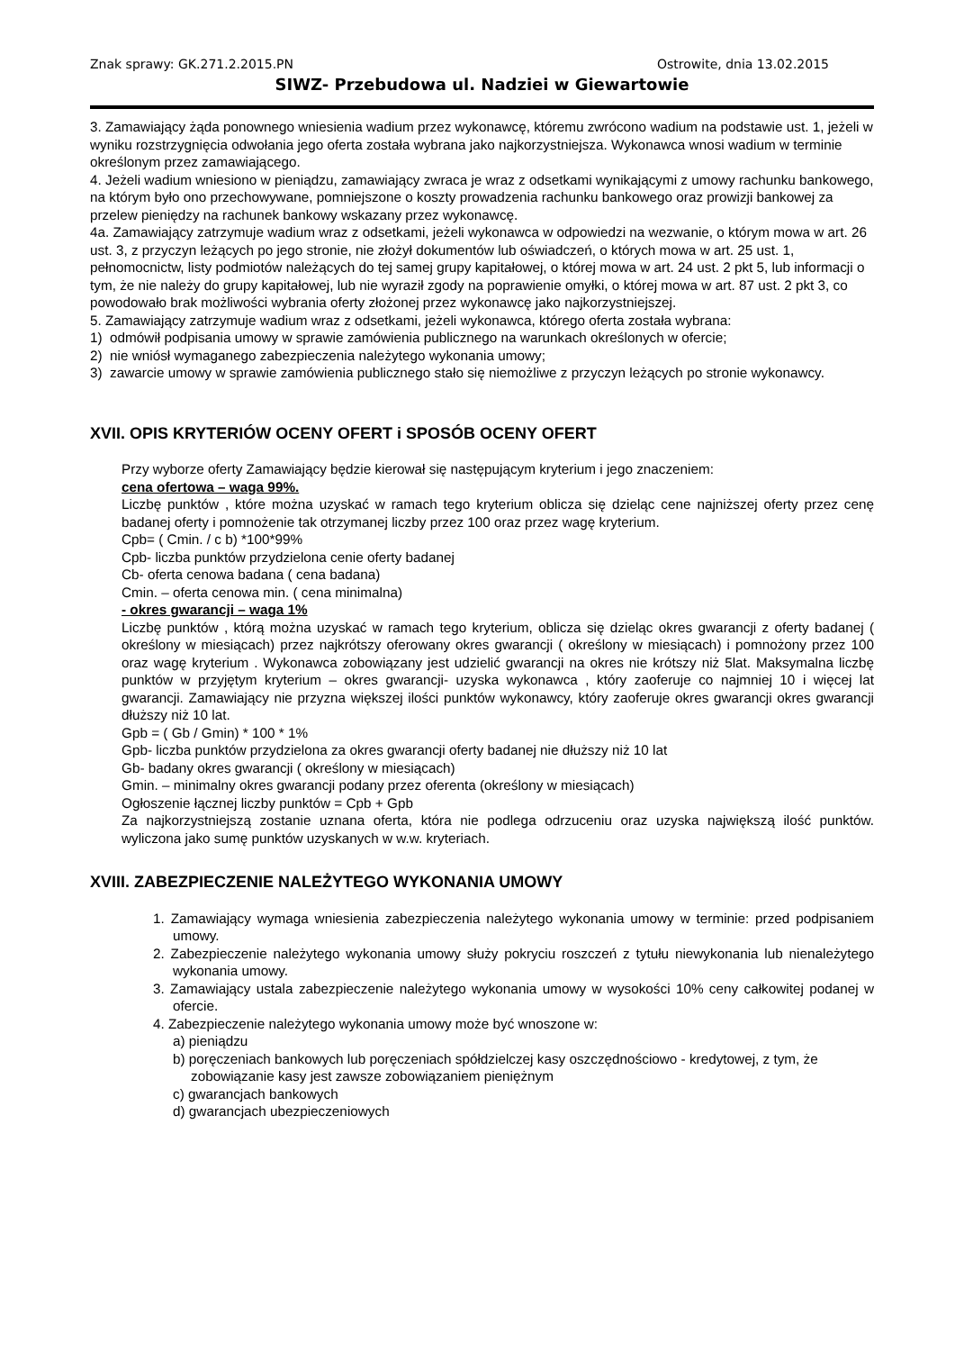Znak sprawy: GK.271.2.2015.PN Ostrowite, dnia 13.02.2015
SIWZ- Przebudowa ul. Nadziei w Giewartowie
3. Zamawiający żąda ponownego wniesienia wadium przez wykonawcę, któremu zwrócono wadium na podstawie ust. 1, jeżeli w wyniku rozstrzygnięcia odwołania jego oferta została wybrana jako najkorzystniejsza. Wykonawca wnosi wadium w terminie określonym przez zamawiającego.
4. Jeżeli wadium wniesiono w pieniądzu, zamawiający zwraca je wraz z odsetkami wynikającymi z umowy rachunku bankowego, na którym było ono przechowywane, pomniejszone o koszty prowadzenia rachunku bankowego oraz prowizji bankowej za przelew pieniędzy na rachunek bankowy wskazany przez wykonawcę.
4a. Zamawiający zatrzymuje wadium wraz z odsetkami, jeżeli wykonawca w odpowiedzi na wezwanie, o którym mowa w art. 26 ust. 3, z przyczyn leżących po jego stronie, nie złożył dokumentów lub oświadczeń, o których mowa w art. 25 ust. 1, pełnomocnictw, listy podmiotów należących do tej samej grupy kapitałowej, o której mowa w art. 24 ust. 2 pkt 5, lub informacji o tym, że nie należy do grupy kapitałowej, lub nie wyraził zgody na poprawienie omyłki, o której mowa w art. 87 ust. 2 pkt 3, co powodowało brak możliwości wybrania oferty złożonej przez wykonawcę jako najkorzystniejszej.
5. Zamawiający zatrzymuje wadium wraz z odsetkami, jeżeli wykonawca, którego oferta została wybrana:
1) odmówił podpisania umowy w sprawie zamówienia publicznego na warunkach określonych w ofercie;
2) nie wniósł wymaganego zabezpieczenia należytego wykonania umowy;
3) zawarcie umowy w sprawie zamówienia publicznego stało się niemożliwe z przyczyn leżących po stronie wykonawcy.
XVII. OPIS KRYTERIÓW OCENY OFERT i SPOSÓB OCENY OFERT
Przy wyborze oferty Zamawiający będzie kierował się następującym kryterium i jego znaczeniem:
cena ofertowa – waga 99%.
Liczbę punktów , które można uzyskać w ramach tego kryterium oblicza się dzieląc cene najniższej oferty przez cenę badanej oferty i pomnożenie tak otrzymanej liczby przez 100 oraz przez wagę kryterium.
Cpb= ( Cmin. / c b) *100*99%
Cpb- liczba punktów przydzielona cenie oferty badanej
Cb- oferta cenowa badana ( cena badana)
Cmin. – oferta cenowa min. ( cena minimalna)
- okres gwarancji – waga 1%
Liczbę punktów , którą można uzyskać w ramach tego kryterium, oblicza się dzieląc okres gwarancji z oferty badanej ( określony w miesiącach) przez najkrótszy oferowany okres gwarancji ( określony w miesiącach) i pomnożony przez 100 oraz wagę kryterium . Wykonawca zobowiązany jest udzielić gwarancji na okres nie krótszy niż 5lat. Maksymalna liczbę punktów w przyjętym kryterium – okres gwarancji- uzyska wykonawca , który zaoferuje co najmniej 10 i więcej lat gwarancji. Zamawiający nie przyzna większej ilości punktów wykonawcy, który zaoferuje okres gwarancji okres gwarancji dłuższy niż 10 lat.
Gpb = ( Gb / Gmin) * 100 * 1%
Gpb- liczba punktów przydzielona za okres gwarancji oferty badanej nie dłuższy niż 10 lat
Gb- badany okres gwarancji ( określony w miesiącach)
Gmin. – minimalny okres gwarancji podany przez oferenta (określony w miesiącach)
Ogłoszenie łącznej liczby punktów = Cpb + Gpb
Za najkorzystniejszą zostanie uznana oferta, która nie podlega odrzuceniu oraz uzyska największą ilość punktów. wyliczona jako sumę punktów uzyskanych w w.w. kryteriach.
XVIII. ZABEZPIECZENIE NALEŻYTEGO WYKONANIA UMOWY
1. Zamawiający wymaga wniesienia zabezpieczenia należytego wykonania umowy w terminie: przed podpisaniem umowy.
2. Zabezpieczenie należytego wykonania umowy służy pokryciu roszczeń z tytułu niewykonania lub nienależytego wykonania umowy.
3. Zamawiający ustala zabezpieczenie należytego wykonania umowy w wysokości 10% ceny całkowitej podanej w ofercie.
4. Zabezpieczenie należytego wykonania umowy może być wnoszone w:
a) pieniądzu
b) poręczeniach bankowych lub poręczeniach spółdzielczej kasy oszczędnościowo - kredytowej, z tym, że zobowiązanie kasy jest zawsze zobowiązaniem pieniężnym
c) gwarancjach bankowych
d) gwarancjach ubezpieczeniowych